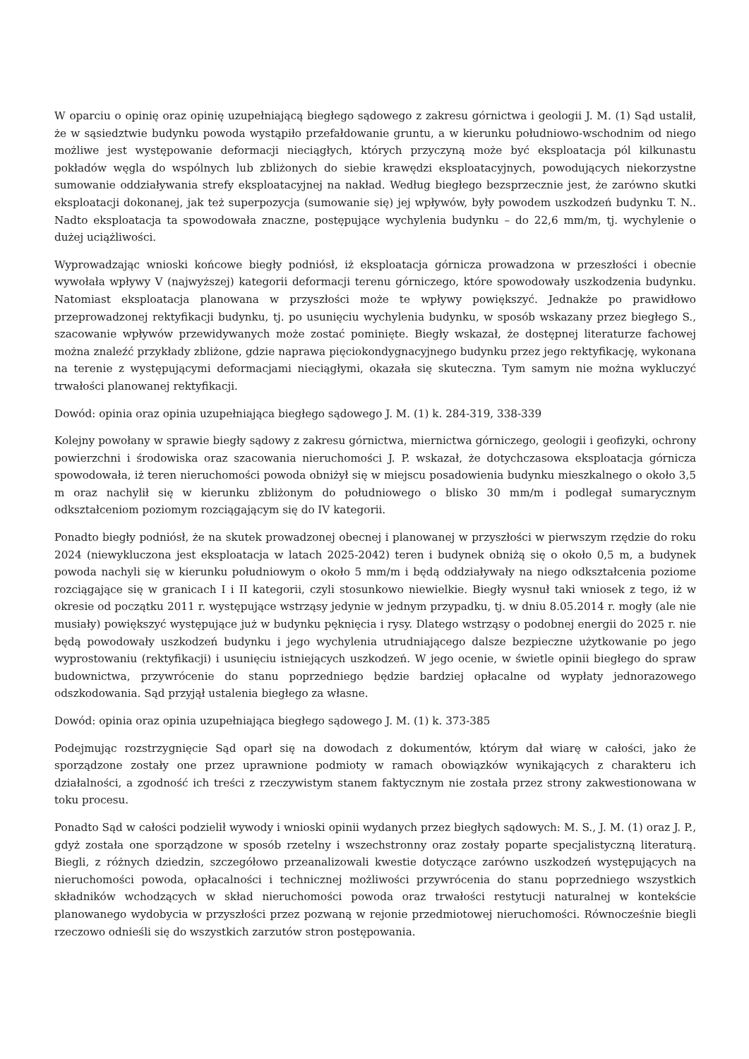W oparciu o opinię oraz opinię uzupełniającą biegłego sądowego z zakresu górnictwa i geologii J. M. (1) Sąd ustalił, że w sąsiedztwie budynku powoda wystąpiło przefałdowanie gruntu, a w kierunku południowo-wschodnim od niego możliwe jest występowanie deformacji nieciągłych, których przyczyną może być eksploatacja pól kilkunastu pokładów węgla do wspólnych lub zbliżonych do siebie krawędzi eksploatacyjnych, powodujących niekorzystne sumowanie oddziaływania strefy eksploatacyjnej na nakład. Według biegłego bezsprzecznie jest, że zarówno skutki eksploatacji dokonanej, jak też superpozycja (sumowanie się) jej wpływów, były powodem uszkodzeń budynku T. N.. Nadto eksploatacja ta spowodowała znaczne, postępujące wychylenia budynku – do 22,6 mm/m, tj. wychylenie o dużej uciążliwości.
Wyprowadzając wnioski końcowe biegły podniósł, iż eksploatacja górnicza prowadzona w przeszłości i obecnie wywołała wpływy V (najwyższej) kategorii deformacji terenu górniczego, które spowodowały uszkodzenia budynku. Natomiast eksploatacja planowana w przyszłości może te wpływy powiększyć. Jednakże po prawidłowo przeprowadzonej rektyfikacji budynku, tj. po usunięciu wychylenia budynku, w sposób wskazany przez biegłego S., szacowanie wpływów przewidywanych może zostać pominięte. Biegły wskazał, że dostępnej literaturze fachowej można znaleźć przykłady zbliżone, gdzie naprawa pięciokondygnacyjnego budynku przez jego rektyfikację, wykonana na terenie z występującymi deformacjami nieciągłymi, okazała się skuteczna. Tym samym nie można wykluczyć trwałości planowanej rektyfikacji.
Dowód: opinia oraz opinia uzupełniająca biegłego sądowego J. M. (1) k. 284-319, 338-339
Kolejny powołany w sprawie biegły sądowy z zakresu górnictwa, miernictwa górniczego, geologii i geofizyki, ochrony powierzchni i środowiska oraz szacowania nieruchomości J. P. wskazał, że dotychczasowa eksploatacja górnicza spowodowała, iż teren nieruchomości powoda obniżył się w miejscu posadowienia budynku mieszkalnego o około 3,5 m oraz nachylił się w kierunku zbliżonym do południowego o blisko 30 mm/m i podlegał sumarycznym odkształceniom poziomym rozciągającym się do IV kategorii.
Ponadto biegły podniósł, że na skutek prowadzonej obecnej i planowanej w przyszłości w pierwszym rzędzie do roku 2024 (niewykluczona jest eksploatacja w latach 2025-2042) teren i budynek obniżą się o około 0,5 m, a budynek powoda nachyli się w kierunku południowym o około 5 mm/m i będą oddziaływały na niego odkształcenia poziome rozciągające się w granicach I i II kategorii, czyli stosunkowo niewielkie. Biegły wysnuł taki wniosek z tego, iż w okresie od początku 2011 r. występujące wstrząsy jedynie w jednym przypadku, tj. w dniu 8.05.2014 r. mogły (ale nie musiały) powiększyć występujące już w budynku pęknięcia i rysy. Dlatego wstrząsy o podobnej energii do 2025 r. nie będą powodowały uszkodzeń budynku i jego wychylenia utrudniającego dalsze bezpieczne użytkowanie po jego wyprostowaniu (rektyfikacji) i usunięciu istniejących uszkodzeń. W jego ocenie, w świetle opinii biegłego do spraw budownictwa, przywrócenie do stanu poprzedniego będzie bardziej opłacalne od wypłaty jednorazowego odszkodowania. Sąd przyjął ustalenia biegłego za własne.
Dowód: opinia oraz opinia uzupełniająca biegłego sądowego J. M. (1) k. 373-385
Podejmując rozstrzygnięcie Sąd oparł się na dowodach z dokumentów, którym dał wiarę w całości, jako że sporządzone zostały one przez uprawnione podmioty w ramach obowiązków wynikających z charakteru ich działalności, a zgodność ich treści z rzeczywistym stanem faktycznym nie została przez strony zakwestionowana w toku procesu.
Ponadto Sąd w całości podzielił wywody i wnioski opinii wydanych przez biegłych sądowych: M. S., J. M. (1) oraz J. P., gdyż została one sporządzone w sposób rzetelny i wszechstronny oraz zostały poparte specjalistyczną literaturą. Biegli, z różnych dziedzin, szczegółowo przeanalizowali kwestie dotyczące zarówno uszkodzeń występujących na nieruchomości powoda, opłacalności i technicznej możliwości przywrócenia do stanu poprzedniego wszystkich składników wchodzących w skład nieruchomości powoda oraz trwałości restytucji naturalnej w kontekście planowanego wydobycia w przyszłości przez pozwaną w rejonie przedmiotowej nieruchomości. Równocześnie biegli rzeczowo odnieśli się do wszystkich zarzutów stron postępowania.